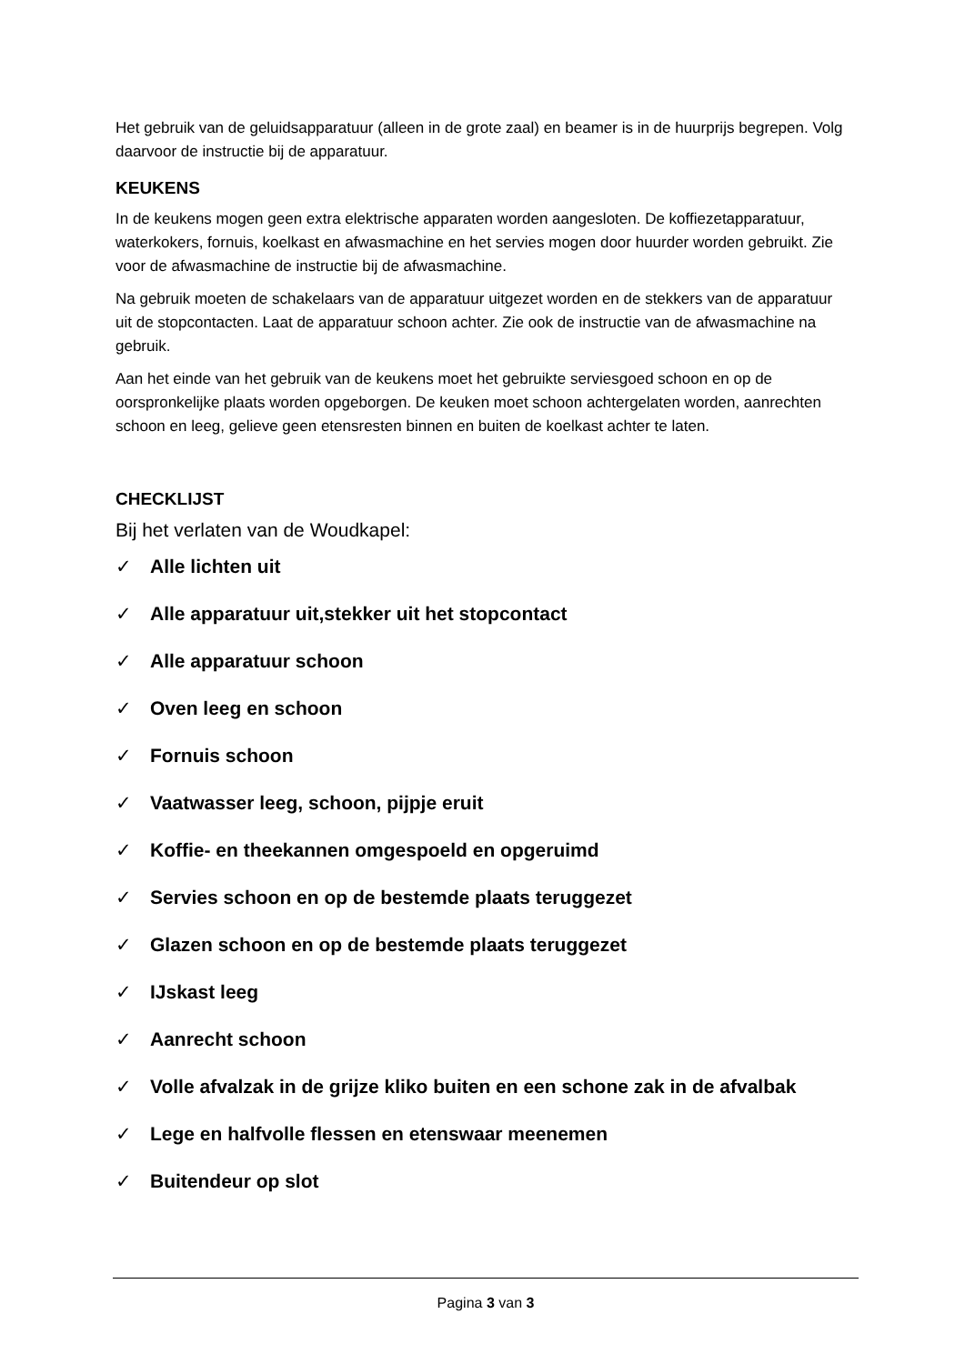Het gebruik van de geluidsapparatuur (alleen in de grote zaal) en beamer is in de huurprijs begrepen. Volg daarvoor de instructie bij de apparatuur.
KEUKENS
In de keukens mogen geen extra elektrische apparaten worden aangesloten. De koffiezetapparatuur, waterkokers, fornuis, koelkast en afwasmachine en het servies mogen door huurder worden gebruikt. Zie voor de afwasmachine de instructie bij de afwasmachine.
Na gebruik moeten de schakelaars van de apparatuur uitgezet worden en de stekkers van de apparatuur uit de stopcontacten. Laat de apparatuur schoon achter. Zie ook de instructie van de afwasmachine na gebruik.
Aan het einde van het gebruik van de keukens moet het gebruikte serviesgoed schoon en op de oorspronkelijke plaats worden opgeborgen. De keuken moet schoon achtergelaten worden, aanrechten schoon en leeg, gelieve geen etensresten binnen en buiten de koelkast achter te laten.
CHECKLIJST
Bij het verlaten van de Woudkapel:
✓ Alle lichten uit
✓ Alle apparatuur uit,stekker uit het stopcontact
✓ Alle apparatuur schoon
✓ Oven leeg en schoon
✓ Fornuis schoon
✓ Vaatwasser leeg, schoon, pijpje eruit
✓ Koffie- en theekannen omgespoeld en opgeruimd
✓ Servies schoon en op de bestemde plaats teruggezet
✓ Glazen schoon en op de bestemde plaats teruggezet
✓ IJskast leeg
✓ Aanrecht schoon
✓ Volle afvalzak in de grijze kliko buiten en een schone zak in de afvalbak
✓ Lege en halfvolle flessen en etenswaar meenemen
✓ Buitendeur op slot
Pagina 3 van 3